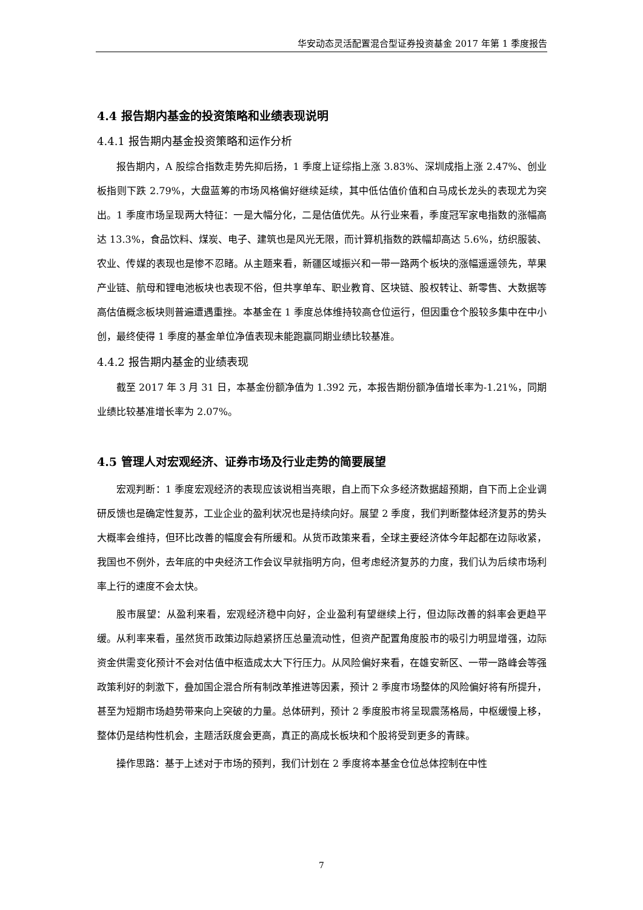华安动态灵活配置混合型证券投资基金 2017 年第 1 季度报告
4.4 报告期内基金的投资策略和业绩表现说明
4.4.1 报告期内基金投资策略和运作分析
报告期内，A 股综合指数走势先抑后扬，1 季度上证综指上涨 3.83%、深圳成指上涨 2.47%、创业板指则下跌 2.79%，大盘蓝筹的市场风格偏好继续延续，其中低估值价值和白马成长龙头的表现尤为突出。1 季度市场呈现两大特征：一是大幅分化，二是估值优先。从行业来看，季度冠军家电指数的涨幅高达 13.3%，食品饮料、煤炭、电子、建筑也是风光无限，而计算机指数的跌幅却高达 5.6%，纺织服装、农业、传媒的表现也是惨不忍睹。从主题来看，新疆区域振兴和一带一路两个板块的涨幅遥遥领先，苹果产业链、航母和锂电池板块也表现不俗，但共享单车、职业教育、区块链、股权转让、新零售、大数据等高估值概念板块则普遍遭遇重挫。本基金在 1 季度总体维持较高仓位运行，但因重仓个股较多集中在中小创，最终使得 1 季度的基金单位净值表现未能跑赢同期业绩比较基准。
4.4.2 报告期内基金的业绩表现
截至 2017 年 3 月 31 日，本基金份额净值为 1.392 元，本报告期份额净值增长率为-1.21%，同期业绩比较基准增长率为 2.07%。
4.5 管理人对宏观经济、证券市场及行业走势的简要展望
宏观判断：1 季度宏观经济的表现应该说相当亮眼，自上而下众多经济数据超预期，自下而上企业调研反馈也是确定性复苏，工业企业的盈利状况也是持续向好。展望 2 季度，我们判断整体经济复苏的势头大概率会维持，但环比改善的幅度会有所缓和。从货币政策来看，全球主要经济体今年起都在边际收紧，我国也不例外，去年底的中央经济工作会议早就指明方向，但考虑经济复苏的力度，我们认为后续市场利率上行的速度不会太快。
股市展望：从盈利来看，宏观经济稳中向好，企业盈利有望继续上行，但边际改善的斜率会更趋平缓。从利率来看，虽然货币政策边际趋紧挤压总量流动性，但资产配置角度股市的吸引力明显增强，边际资金供需变化预计不会对估值中枢造成太大下行压力。从风险偏好来看，在雄安新区、一带一路峰会等强政策利好的刺激下，叠加国企混合所有制改革推进等因素，预计 2 季度市场整体的风险偏好将有所提升，甚至为短期市场趋势带来向上突破的力量。总体研判，预计 2 季度股市将呈现震荡格局，中枢缓慢上移，整体仍是结构性机会，主题活跃度会更高，真正的高成长板块和个股将受到更多的青睐。
操作思路：基于上述对于市场的预判，我们计划在 2 季度将本基金仓位总体控制在中性
7